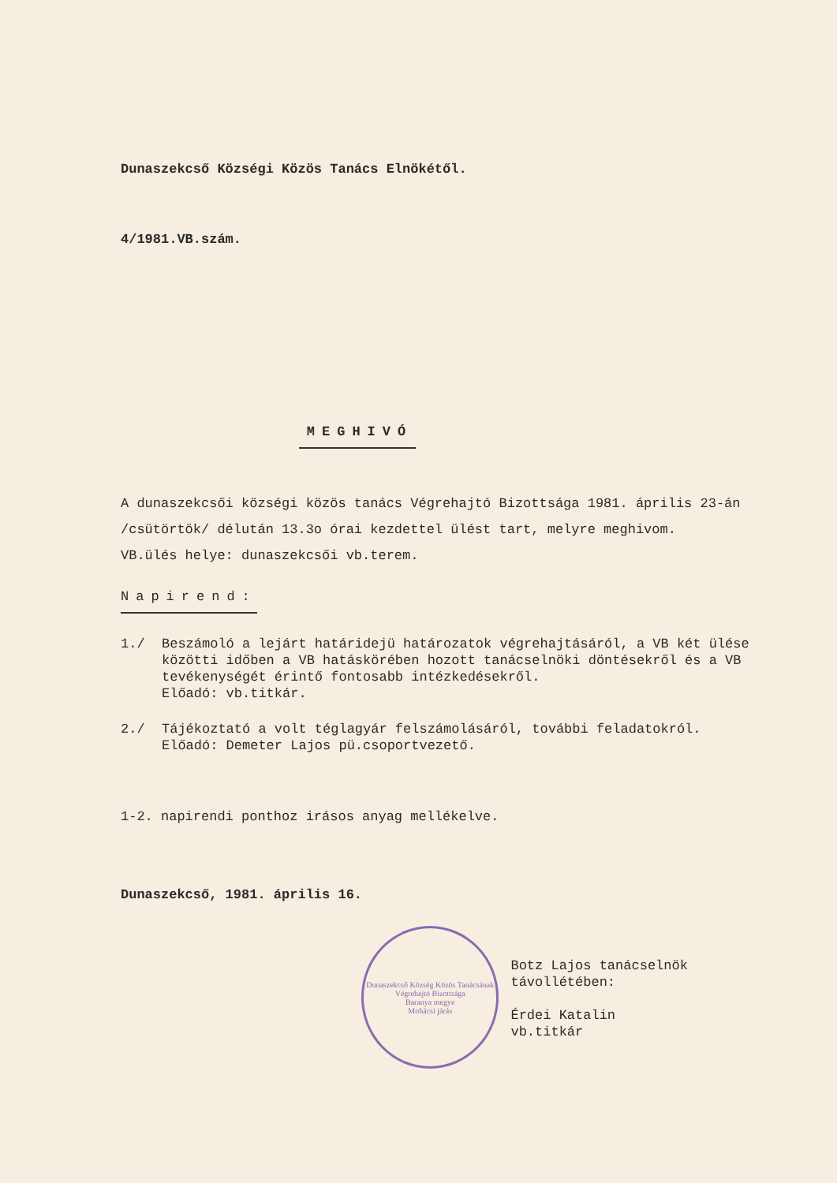Dunaszekcső Községi Közös Tanács Elnökétől.
4/1981.VB.szám.
MEGHIVÓ
A dunaszekcsői községi közös tanács Végrehajtó Bizottsága 1981. április 23-án /csütörtök/ délután 13.3o órai kezdettel ülést tart, melyre meghivom.
VB.ülés helye: dunaszekcsői vb.terem.
Napirend:
1./ Beszámoló a lejárt határidejü határozatok végrehajtásáról, a VB két ülése közötti időben a VB hatáskörében hozott tanácselnöki döntésekről és a VB tevékenységét érintő fontosabb intézkedésekről.
Előadó: vb.titkár.
2./ Tájékoztató a volt téglagyár felszámolásáról, további feladatokról.
Előadó: Demeter Lajos pü.csoportvezető.
1-2. napirendi ponthoz irásos anyag mellékelve.
Dunaszekcső, 1981. április 16.
Dunaszekcső Község Közös Tanácsának Végrehajtó Bizottsága
Baranya megye
Mohácsi járás
Botz Lajos tanácselnök távollétében:
Érdei Katalin
vb.titkár